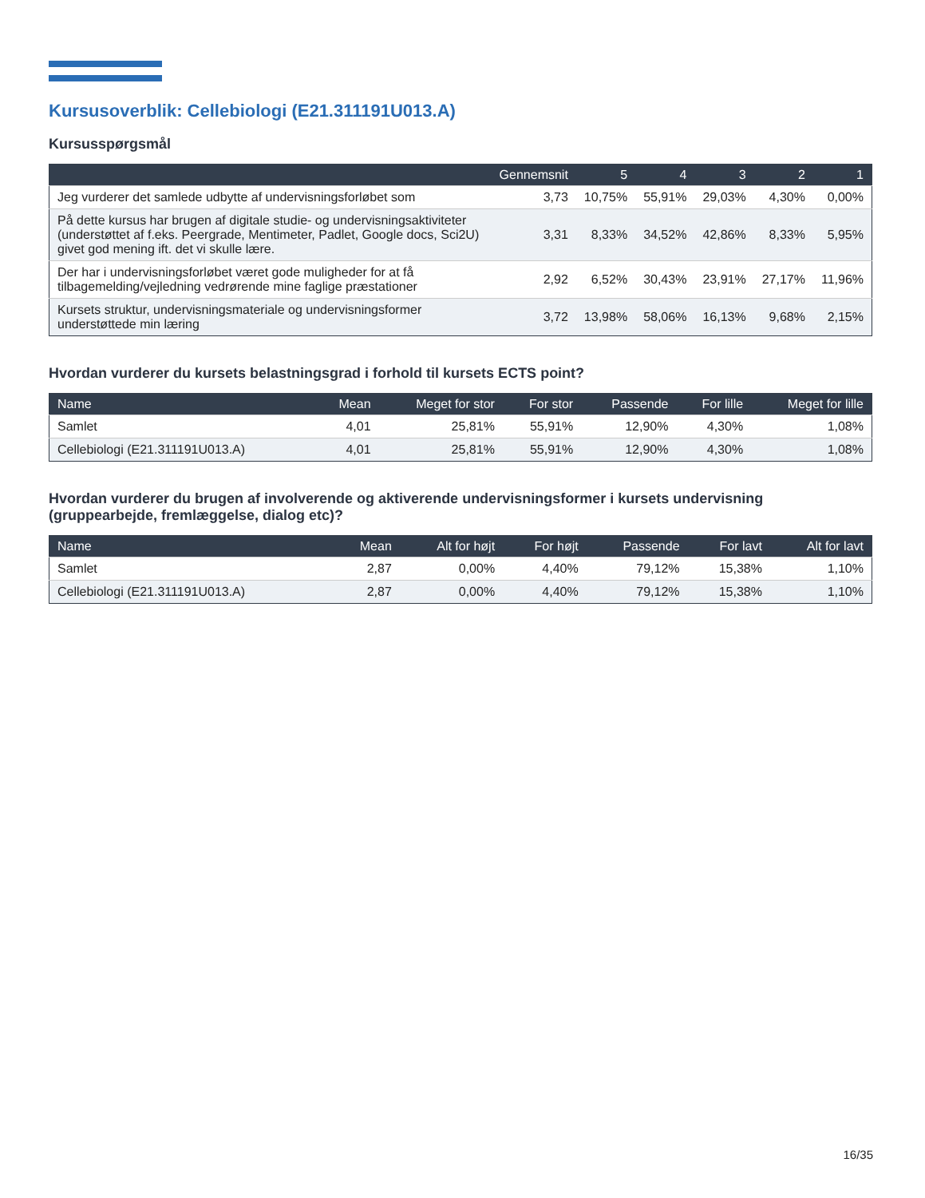Kursusoverblik: Cellebiologi (E21.311191U013.A)
Kursusspørgsmål
| | Gennemsnit | 5 | 4 | 3 | 2 | 1 |
| --- | --- | --- | --- | --- | --- | --- |
| Jeg vurderer det samlede udbytte af undervisningsforløbet som | 3,73 | 10,75% | 55,91% | 29,03% | 4,30% | 0,00% |
| På dette kursus har brugen af digitale studie- og undervisningsaktiviteter (understøttet af f.eks. Peergrade, Mentimeter, Padlet, Google docs, Sci2U) givet god mening ift. det vi skulle lære. | 3,31 | 8,33% | 34,52% | 42,86% | 8,33% | 5,95% |
| Der har i undervisningsforløbet været gode muligheder for at få tilbagemelding/vejledning vedrørende mine faglige præstationer | 2,92 | 6,52% | 30,43% | 23,91% | 27,17% | 11,96% |
| Kursets struktur, undervisningsmateriale og undervisningsformer understøttede min læring | 3,72 | 13,98% | 58,06% | 16,13% | 9,68% | 2,15% |
Hvordan vurderer du kursets belastningsgrad i forhold til kursets ECTS point?
| Name | Mean | Meget for stor | For stor | Passende | For lille | Meget for lille |
| --- | --- | --- | --- | --- | --- | --- |
| Samlet | 4,01 | 25,81% | 55,91% | 12,90% | 4,30% | 1,08% |
| Cellebiologi (E21.311191U013.A) | 4,01 | 25,81% | 55,91% | 12,90% | 4,30% | 1,08% |
Hvordan vurderer du brugen af involverende og aktiverende undervisningsformer i kursets undervisning (gruppearbejde, fremlæggelse, dialog etc)?
| Name | Mean | Alt for højt | For højt | Passende | For lavt | Alt for lavt |
| --- | --- | --- | --- | --- | --- | --- |
| Samlet | 2,87 | 0,00% | 4,40% | 79,12% | 15,38% | 1,10% |
| Cellebiologi (E21.311191U013.A) | 2,87 | 0,00% | 4,40% | 79,12% | 15,38% | 1,10% |
16/35